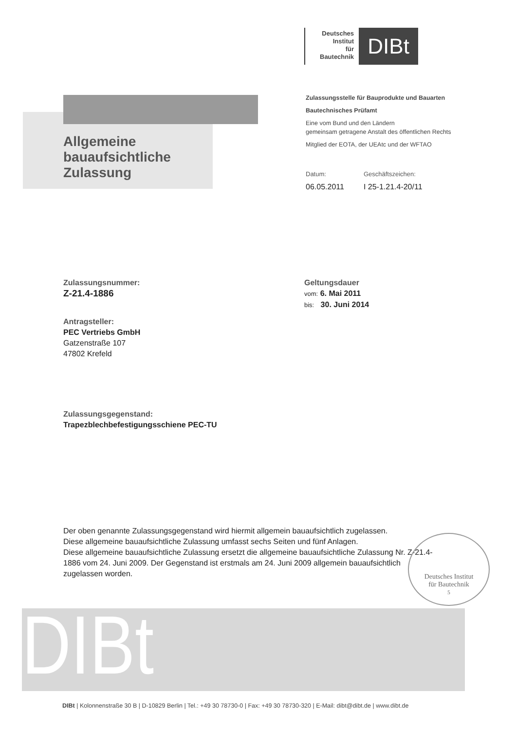Deutsches
Institut
für
Bautechnik
DIBt
Allgemeine
bauaufsichtliche
Zulassung
Zulassungsstelle für Bauprodukte und Bauarten
Bautechnisches Prüfamt
Eine vom Bund und den Ländern
gemeinsam getragene Anstalt des öffentlichen Rechts
Mitglied der EOTA, der UEAtc und der WFTAO
Datum:
06.05.2011
Geschäftszeichen:
I 25-1.21.4-20/11
Zulassungsnummer:
Z-21.4-1886
Geltungsdauer
vom: 6. Mai 2011
bis: 30. Juni 2014
Antragsteller:
PEC Vertriebs GmbH
Gatzenstraße 107
47802 Krefeld
Zulassungsgegenstand:
Trapezblechbefestigungsschiene PEC-TU
Der oben genannte Zulassungsgegenstand wird hiermit allgemein bauaufsichtlich zugelassen.
Diese allgemeine bauaufsichtliche Zulassung umfasst sechs Seiten und fünf Anlagen.
Diese allgemeine bauaufsichtliche Zulassung ersetzt die allgemeine bauaufsichtliche Zulassung Nr. Z-21.4-1886 vom 24. Juni 2009. Der Gegenstand ist erstmals am 24. Juni 2009 allgemein bauaufsichtlich zugelassen worden.
Deutsches Institut
für Bautechnik
5
DIBt
DIBt | Kolonnenstraße 30 B | D-10829 Berlin | Tel.: +49 30 78730-0 | Fax: +49 30 78730-320 | E-Mail: dibt@dibt.de | www.dibt.de